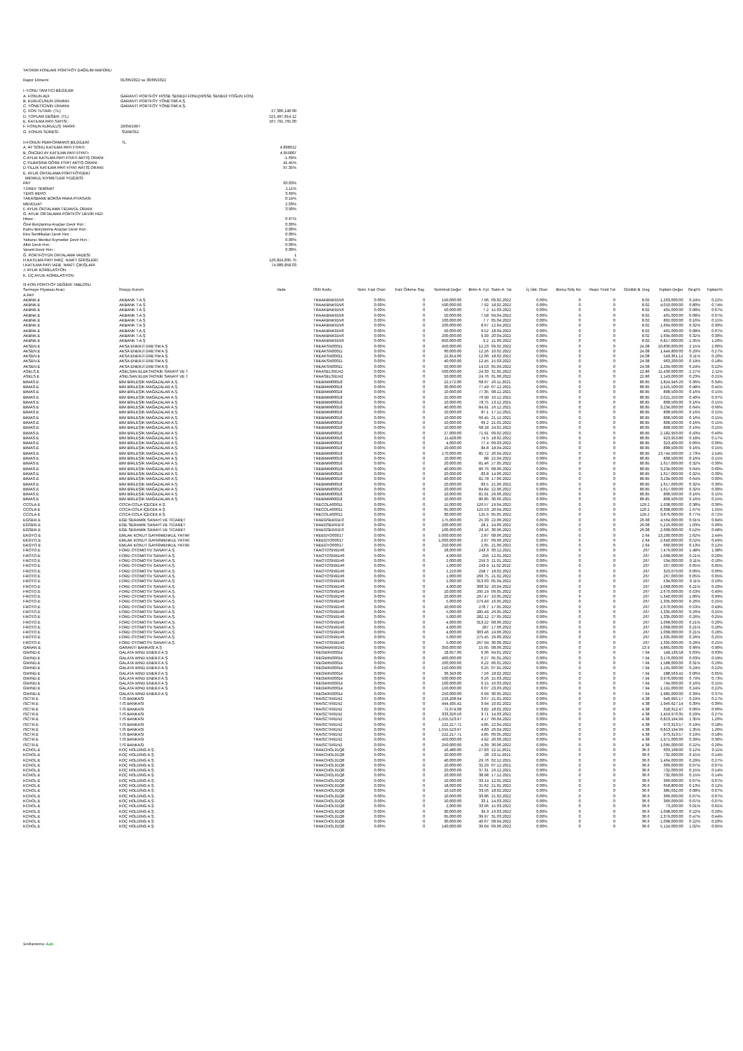YATIRIM FONLARI PORTFÖY DAĞILIM RAPORU
| Rapor Dönemi | 01/06/2022 ve 30/06/2022 | |
| I- FONU TANITICI BİLGİLER | | |
| A. FONUN ADI: | GARANTİ PORTFÖY HİSSE SENEDİ FONU(HİSSE SENEDİ YOĞUN FON) | |
| B. KURUCUNUN ÜNVANI: | GARANTİ PORTFÖY YÖNETİMİ A.Ş. | |
| C. YÖNETİCİNİN ÜNVANI: | GARANTİ PORTFÖY YÖNETİMİ A.Ş. | |
| Ç. FON TUTARI: (TL) | | 27,306,140.60 |
| D. TOPLAM DEĞER: (TL) | | 521,497,814.12 |
| E. KATILMA PAYI SAYISI : | | 107,791,765.00 |
| F. FONUN KURULUŞ TARİHİ: | 29/04/1997 | |
| G. FONUN SÜRESİ: | SÜRESİZ | |
| II-FONUN PERFORMANS BİLGİLERİ | TL | |
| A. AY SONU KATILMA PAYI FİYATI: | | 4.838012 |
| B. ÖNCEKİ AY KATILMA PAYI FİYATI: | | 4.955887 |
| C.AYLIK KATILMA PAYI FİYATI ARTIŞ ORANI: | | -1.69% |
| Ç.YILBAŞINA GÖRE FİYAT ARTIŞ ORANI: | | 41.45% |
| D.YILLIK KATILMA PAYI FİYAT ARTIŞ ORANI: | | 97.35% |
| E. AYLIK ORTALAMA PORTFÖYDEKİ | | |
| MENKUL KIYMETLER YÜZDESİ: | | |
| PAY | | 93.03% |
| TÜREV TEMİNAT | | 1.11% |
| TERS REPO | | 3.69% |
| TAKASBANK BORSA PARA PİYASASI | | 0.14% |
| MEVDUAT | | 2.03% |
| F. AYLIK ORTALAMA TEDAVÜL ORANI: | | 3.90% |
| G. AYLIK ORTALAMA PORTFÖY DEVİR HIZI: | | |
| Hisse : | | 0.67% |
| Özel Borçlanma Araçları Devir Hızı : | | 0.00% |
| Kamu Borçlanma Araçları Devir Hızı : | | 0.00% |
| Kira Sertifikaları Devir Hızı : | | 0.00% |
| Yabancı Menkul Kıymetler Devir Hızı : | | 0.00% |
| Altın Devir Hızı : | | 0.00% |
| Varant Devir Hızı : | | 0.00% |
| Ğ. PORTFÖYÜN ORTALAMA VADESİ: | | 1 |
| H.KATILMA PAYI İHRÇ. NAKİT GİRİŞLERİ: | | 126,824,835.75 |
| I.KATILMA PAYI İADE. NAKİT ÇIKIŞLARI: | | 74,089,858.03 |
| J. AYLIK KORELASYON: | | |
| K. ÜÇ AYLIK KORELASYON: | | |
| III-FON PORTFÖY DEĞERİ TABLOSU | | | | | | | | | | | | | | | |
| Sermaye Piyasası Aracı | İhraççı Kurum | Vade | ISIN Kodu | Nom. Faiz Oran | Faiz Ödeme Say. | Nomimal Değer | Birim A. Fyt | Satın A. Tar. | İç İskt. Oran | Borsa Szlş No | Repo Tmnt Tut | Günlük B. Deg | Toplam Değer | Grup% | Toplam% |
| A.PAY | | | | | | | | | | | | | | | |
| AKBNK.E | AKBANK T.A.Ş | | TRAAKBNK91N6 | 0.00% | 0 | 150,000.00 | 7.96 | 09.02.2022 | 0.00% | 0 | 0 | 8.02 | 1,203,000.00 | 0.24% | 0.22% |
| AKBNK.E | AKBANK T.A.Ş | | TRAAKBNK91N6 | 0.00% | 0 | 500,000.00 | 7.92 | 18.02.2022 | 0.00% | 0 | 0 | 8.02 | 4,010,000.00 | 0.80% | 0.74% |
| AKBNK.E | AKBANK T.A.Ş | | TRAAKBNK91N6 | 0.00% | 0 | 50,000.00 | 7.2 | 15.03.2022 | 0.00% | 0 | 0 | 8.02 | 401,000.00 | 0.08% | 0.07% |
| AKBNK.E | AKBANK T.A.Ş | | TRAAKBNK91N6 | 0.00% | 0 | 50,000.00 | 7.58 | 04.04.2022 | 0.00% | 0 | 0 | 8.02 | 401,000.00 | 0.08% | 0.07% |
| AKBNK.E | AKBANK T.A.Ş | | TRAAKBNK91N6 | 0.00% | 0 | 100,000.00 | 7.7 | 05.04.2022 | 0.00% | 0 | 0 | 8.02 | 802,000.00 | 0.16% | 0.15% |
| AKBNK.E | AKBANK T.A.Ş | | TRAAKBNK91N6 | 0.00% | 0 | 200,000.00 | 8.97 | 12.04.2022 | 0.00% | 0 | 0 | 8.02 | 1,604,000.00 | 0.32% | 0.30% |
| AKBNK.E | AKBANK T.A.Ş | | TRAAKBNK91N6 | 0.00% | 0 | 50,000.00 | 9.52 | 18.04.2022 | 0.00% | 0 | 0 | 8.02 | 401,000.00 | 0.08% | 0.07% |
| AKBNK.E | AKBANK T.A.Ş | | TRAAKBNK91N6 | 0.00% | 0 | 200,000.00 | 9.39 | 20.04.2022 | 0.00% | 0 | 0 | 8.02 | 1,604,000.00 | 0.32% | 0.30% |
| AKBNK.E | AKBANK T.A.Ş | | TRAAKBNK91N6 | 0.00% | 0 | 850,000.00 | 9.2 | 21.06.2022 | 0.00% | 0 | 0 | 8.02 | 6,817,000.00 | 1.35% | 1.26% |
| AKSEN.E | AKSA ENERJİ ÜRETİM A.Ş. | | TREAKSN00011 | 0.00% | 0 | 450,000.00 | 12.23 | 09.02.2022 | 0.00% | 0 | 0 | 24.08 | 10,836,000.00 | 2.15% | 2.00% |
| AKSEN.E | AKSA ENERJİ ÜRETİM A.Ş. | | TREAKSN00011 | 0.00% | 0 | 60,000.00 | 12.26 | 10.02.2022 | 0.00% | 0 | 0 | 24.08 | 1,444,800.00 | 0.29% | 0.27% |
| AKSEN.E | AKSA ENERJİ ÜRETİM A.Ş. | | TREAKSN00011 | 0.00% | 0 | 22,814.00 | 12.66 | 18.02.2022 | 0.00% | 0 | 0 | 24.08 | 549,361.12 | 0.11% | 0.10% |
| AKSEN.E | AKSA ENERJİ ÜRETİM A.Ş. | | TREAKSN00011 | 0.00% | 0 | 40,000.00 | 12.45 | 15.03.2022 | 0.00% | 0 | 0 | 24.08 | 963,200.00 | 0.19% | 0.18% |
| AKSEN.E | AKSA ENERJİ ÜRETİM A.Ş. | | TREAKSN00011 | 0.00% | 0 | 50,000.00 | 14.53 | 05.04.2022 | 0.00% | 0 | 0 | 24.08 | 1,204,000.00 | 0.24% | 0.22% |
| ASELS.E | ASELSAN ELEKTRONİK SANAYİ VE T | | TRAASELS91H2 | 0.00% | 0 | 500,000.00 | 24.33 | 31.05.2022 | 0.00% | 0 | 0 | 22.86 | 11,430,000.00 | 2.27% | 2.11% |
| ASELS.E | ASELSAN ELEKTRONİK SANAYİ VE T | | TRAASELS91H2 | 0.00% | 0 | 50,000.00 | 24.76 | 01.06.2022 | 0.00% | 0 | 0 | 22.86 | 1,143,000.00 | 0.23% | 0.21% |
| BIMAS.E | BİM BİRLEŞİK MAĞAZALAR A.Ş. | | TREBIMM00018 | 0.00% | 0 | 22,572.00 | 68.97 | 26.11.2021 | 0.00% | 0 | 0 | 80.85 | 1,824,946.20 | 0.36% | 0.34% |
| BIMAS.E | BİM BİRLEŞİK MAĞAZALAR A.Ş. | | TREBIMM00018 | 0.00% | 0 | 30,000.00 | 77.49 | 07.12.2021 | 0.00% | 0 | 0 | 80.85 | 2,425,500.00 | 0.48% | 0.45% |
| BIMAS.E | BİM BİRLEŞİK MAĞAZALAR A.Ş. | | TREBIMM00018 | 0.00% | 0 | 10,000.00 | 77.35 | 08.12.2021 | 0.00% | 0 | 0 | 80.85 | 808,500.00 | 0.16% | 0.15% |
| BIMAS.E | BİM BİRLEŞİK MAĞAZALAR A.Ş. | | TREBIMM00018 | 0.00% | 0 | 25,000.00 | 76.99 | 10.12.2021 | 0.00% | 0 | 0 | 80.85 | 2,021,250.00 | 0.40% | 0.37% |
| BIMAS.E | BİM BİRLEŞİK MAĞAZALAR A.Ş. | | TREBIMM00018 | 0.00% | 0 | 10,000.00 | 78.75 | 13.12.2021 | 0.00% | 0 | 0 | 80.85 | 808,500.00 | 0.16% | 0.15% |
| BIMAS.E | BİM BİRLEŞİK MAĞAZALAR A.Ş. | | TREBIMM00018 | 0.00% | 0 | 40,000.00 | 84.91 | 16.12.2021 | 0.00% | 0 | 0 | 80.85 | 3,234,000.00 | 0.64% | 0.60% |
| BIMAS.E | BİM BİRLEŞİK MAĞAZALAR A.Ş. | | TREBIMM00018 | 0.00% | 0 | 10,000.00 | 87.1 | 17.12.2021 | 0.00% | 0 | 0 | 80.85 | 808,500.00 | 0.16% | 0.15% |
| BIMAS.E | BİM BİRLEŞİK MAĞAZALAR A.Ş. | | TREBIMM00018 | 0.00% | 0 | 10,000.00 | 66.45 | 21.12.2021 | 0.00% | 0 | 0 | 80.85 | 808,500.00 | 0.16% | 0.15% |
| BIMAS.E | BİM BİRLEŞİK MAĞAZALAR A.Ş. | | TREBIMM00018 | 0.00% | 0 | 10,000.00 | 69.2 | 21.01.2022 | 0.00% | 0 | 0 | 80.85 | 808,500.00 | 0.16% | 0.15% |
| BIMAS.E | BİM BİRLEŞİK MAĞAZALAR A.Ş. | | TREBIMM00018 | 0.00% | 0 | 10,000.00 | 68.18 | 24.01.2022 | 0.00% | 0 | 0 | 80.85 | 808,500.00 | 0.16% | 0.15% |
| BIMAS.E | BİM BİRLEŞİK MAĞAZALAR A.Ş. | | TREBIMM00018 | 0.00% | 0 | 27,000.00 | 71.91 | 09.02.2022 | 0.00% | 0 | 0 | 80.85 | 2,182,950.00 | 0.43% | 0.40% |
| BIMAS.E | BİM BİRLEŞİK MAĞAZALAR A.Ş. | | TREBIMM00018 | 0.00% | 0 | 11,428.00 | 74.5 | 18.02.2022 | 0.00% | 0 | 0 | 80.85 | 923,953.80 | 0.18% | 0.17% |
| BIMAS.E | BİM BİRLEŞİK MAĞAZALAR A.Ş. | | TREBIMM00018 | 0.00% | 0 | 4,000.00 | 77.4 | 09.03.2022 | 0.00% | 0 | 0 | 80.85 | 323,400.00 | 0.06% | 0.06% |
| BIMAS.E | BİM BİRLEŞİK MAĞAZALAR A.Ş. | | TREBIMM00018 | 0.00% | 0 | 10,000.00 | 84.8 | 18.04.2022 | 0.00% | 0 | 0 | 80.85 | 808,500.00 | 0.16% | 0.15% |
| BIMAS.E | BİM BİRLEŞİK MAĞAZALAR A.Ş. | | TREBIMM00018 | 0.00% | 0 | 170,000.00 | 85.72 | 20.04.2022 | 0.00% | 0 | 0 | 80.85 | 13,744,500.00 | 2.73% | 2.54% |
| BIMAS.E | BİM BİRLEŞİK MAĞAZALAR A.Ş. | | TREBIMM00018 | 0.00% | 0 | 10,000.00 | 88 | 22.04.2022 | 0.00% | 0 | 0 | 80.85 | 808,500.00 | 0.16% | 0.15% |
| BIMAS.E | BİM BİRLEŞİK MAĞAZALAR A.Ş. | | TREBIMM00018 | 0.00% | 0 | 20,000.00 | 81.46 | 27.05.2022 | 0.00% | 0 | 0 | 80.85 | 1,617,000.00 | 0.32% | 0.30% |
| BIMAS.E | BİM BİRLEŞİK MAĞAZALAR A.Ş. | | TREBIMM00018 | 0.00% | 0 | 40,000.00 | 86.76 | 08.06.2022 | 0.00% | 0 | 0 | 80.85 | 3,234,000.00 | 0.64% | 0.60% |
| BIMAS.E | BİM BİRLEŞİK MAĞAZALAR A.Ş. | | TREBIMM00018 | 0.00% | 0 | 20,000.00 | 83.8 | 14.06.2022 | 0.00% | 0 | 0 | 80.85 | 1,617,000.00 | 0.32% | 0.30% |
| BIMAS.E | BİM BİRLEŞİK MAĞAZALAR A.Ş. | | TREBIMM00018 | 0.00% | 0 | 40,000.00 | 81.78 | 17.06.2022 | 0.00% | 0 | 0 | 80.85 | 3,234,000.00 | 0.64% | 0.60% |
| BIMAS.E | BİM BİRLEŞİK MAĞAZALAR A.Ş. | | TREBIMM00018 | 0.00% | 0 | 20,000.00 | 83.5 | 21.06.2022 | 0.00% | 0 | 0 | 80.85 | 1,617,000.00 | 0.32% | 0.30% |
| BIMAS.E | BİM BİRLEŞİK MAĞAZALAR A.Ş. | | TREBIMM00018 | 0.00% | 0 | 20,000.00 | 84.84 | 22.06.2022 | 0.00% | 0 | 0 | 80.85 | 1,617,000.00 | 0.32% | 0.30% |
| BIMAS.E | BİM BİRLEŞİK MAĞAZALAR A.Ş. | | TREBIMM00018 | 0.00% | 0 | 10,000.00 | 81.91 | 29.06.2022 | 0.00% | 0 | 0 | 80.85 | 808,500.00 | 0.16% | 0.15% |
| BIMAS.E | BİM BİRLEŞİK MAĞAZALAR A.Ş. | | TREBIMM00018 | 0.00% | 0 | 10,000.00 | 80.85 | 30.06.2022 | 0.00% | 0 | 0 | 80.85 | 808,500.00 | 0.16% | 0.15% |
| CCOLA.E | COCA-COLA İÇECEK A.Ş. | | TRECOLA00011 | 0.00% | 0 | 15,000.00 | 126.57 | 19.04.2022 | 0.00% | 0 | 0 | 129.2 | 1,938,000.00 | 0.38% | 0.36% |
| CCOLA.E | COCA-COLA İÇECEK A.Ş. | | TRECOLA00011 | 0.00% | 0 | 65,000.00 | 125.53 | 20.04.2022 | 0.00% | 0 | 0 | 129.2 | 8,398,000.00 | 1.67% | 1.55% |
| CCOLA.E | COCA-COLA İÇECEK A.Ş. | | TRECOLA00011 | 0.00% | 0 | 30,000.00 | 125.9 | 05.05.2022 | 0.00% | 0 | 0 | 129.2 | 3,876,000.00 | 0.77% | 0.72% |
| EGSER.E | EGE SERAMİK SANAYİ VE TİCARET | | TRAEGSER91F0 | 0.00% | 0 | 175,000.00 | 25.33 | 22.06.2022 | 0.00% | 0 | 0 | 26.08 | 4,564,000.00 | 0.91% | 0.84% |
| EGSER.E | EGE SERAMİK SANAYİ VE TİCARET | | TRAEGSER91F0 | 0.00% | 0 | 200,000.00 | 28.1 | 24.06.2022 | 0.00% | 0 | 0 | 26.08 | 5,216,000.00 | 1.03% | 0.96% |
| EGSER.E | EGE SERAMİK SANAYİ VE TİCARET | | TRAEGSER91F0 | 0.00% | 0 | 100,000.00 | 26.16 | 30.06.2022 | 0.00% | 0 | 0 | 26.08 | 2,608,000.00 | 0.52% | 0.48% |
| EKGYO.E | EMLAK KONUT GAYRİMENKUL YATIRI | | TREEGYO00017 | 0.00% | 0 | 5,000,000.00 | 2.87 | 08.06.2022 | 0.00% | 0 | 0 | 2.64 | 13,200,000.00 | 2.62% | 2.44% |
| EKGYO.E | EMLAK KONUT GAYRİMENKUL YATIRI | | TREEGYO00017 | 0.00% | 0 | 1,000,000.00 | 2.67 | 09.06.2022 | 0.00% | 0 | 0 | 2.64 | 2,640,000.00 | 0.52% | 0.49% |
| EKGYO.E | EMLAK KONUT GAYRİMENKUL YATIRI | | TREEGYO00017 | 0.00% | 0 | 250,000.00 | 2.65 | 21.06.2022 | 0.00% | 0 | 0 | 2.64 | 660,000.00 | 0.13% | 0.12% |
| FROTO.E | FORD OTOMOTİV SANAYİ A.Ş. | | TRAOTOSN91H6 | 0.00% | 0 | 28,000.00 | 243.3 | 30.12.2021 | 0.00% | 0 | 0 | 267 | 7,476,000.00 | 1.48% | 1.38% |
| FROTO.E | FORD OTOMOTİV SANAYİ A.Ş. | | TRAOTOSN91H6 | 0.00% | 0 | 4,000.00 | 256 | 12.01.2022 | 0.00% | 0 | 0 | 267 | 1,068,000.00 | 0.21% | 0.20% |
| FROTO.E | FORD OTOMOTİV SANAYİ A.Ş. | | TRAOTOSN91H6 | 0.00% | 0 | 2,000.00 | 259.3 | 21.01.2022 | 0.00% | 0 | 0 | 267 | 534,000.00 | 0.11% | 0.10% |
| FROTO.E | FORD OTOMOTİV SANAYİ A.Ş. | | TRAOTOSN91H6 | 0.00% | 0 | 1,000.00 | 243.9 | 11.02.2022 | 0.00% | 0 | 0 | 267 | 267,000.00 | 0.05% | 0.05% |
| FROTO.E | FORD OTOMOTİV SANAYİ A.Ş. | | TRAOTOSN91H6 | 0.00% | 0 | 1,210.00 | 258.7 | 18.02.2022 | 0.00% | 0 | 0 | 267 | 323,070.00 | 0.06% | 0.06% |
| FROTO.E | FORD OTOMOTİV SANAYİ A.Ş. | | TRAOTOSN91H6 | 0.00% | 0 | 1,000.00 | 266.75 | 21.02.2022 | 0.00% | 0 | 0 | 267 | 267,000.00 | 0.05% | 0.05% |
| FROTO.E | FORD OTOMOTİV SANAYİ A.Ş. | | TRAOTOSN91H6 | 0.00% | 0 | 2,000.00 | 313.93 | 05.04.2022 | 0.00% | 0 | 0 | 267 | 534,000.00 | 0.11% | 0.10% |
| FROTO.E | FORD OTOMOTİV SANAYİ A.Ş. | | TRAOTOSN91H6 | 0.00% | 0 | 4,000.00 | 308.32 | 20.04.2022 | 0.00% | 0 | 0 | 267 | 1,068,000.00 | 0.21% | 0.20% |
| FROTO.E | FORD OTOMOTİV SANAYİ A.Ş. | | TRAOTOSN91H6 | 0.00% | 0 | 10,000.00 | 295.19 | 09.05.2022 | 0.00% | 0 | 0 | 267 | 2,670,000.00 | 0.53% | 0.49% |
| FROTO.E | FORD OTOMOTİV SANAYİ A.Ş. | | TRAOTOSN91H6 | 0.00% | 0 | 20,000.00 | 297.47 | 10.05.2022 | 0.00% | 0 | 0 | 267 | 5,340,000.00 | 1.06% | 0.99% |
| FROTO.E | FORD OTOMOTİV SANAYİ A.Ş. | | TRAOTOSN91H6 | 0.00% | 0 | 5,000.00 | 279.49 | 16.05.2022 | 0.00% | 0 | 0 | 267 | 1,335,000.00 | 0.26% | 0.25% |
| FROTO.E | FORD OTOMOTİV SANAYİ A.Ş. | | TRAOTOSN91H6 | 0.00% | 0 | 10,000.00 | 278.7 | 17.05.2022 | 0.00% | 0 | 0 | 267 | 2,670,000.00 | 0.53% | 0.49% |
| FROTO.E | FORD OTOMOTİV SANAYİ A.Ş. | | TRAOTOSN91H6 | 0.00% | 0 | 5,000.00 | 285.49 | 26.05.2022 | 0.00% | 0 | 0 | 267 | 1,335,000.00 | 0.26% | 0.25% |
| FROTO.E | FORD OTOMOTİV SANAYİ A.Ş. | | TRAOTOSN91H6 | 0.00% | 0 | 5,000.00 | 282.12 | 27.05.2022 | 0.00% | 0 | 0 | 267 | 1,335,000.00 | 0.26% | 0.25% |
| FROTO.E | FORD OTOMOTİV SANAYİ A.Ş. | | TRAOTOSN91H6 | 0.00% | 0 | 4,000.00 | 313.22 | 08.06.2022 | 0.00% | 0 | 0 | 267 | 1,068,000.00 | 0.21% | 0.20% |
| FROTO.E | FORD OTOMOTİV SANAYİ A.Ş. | | TRAOTOSN91H6 | 0.00% | 0 | 4,000.00 | 287 | 17.06.2022 | 0.00% | 0 | 0 | 267 | 1,068,000.00 | 0.21% | 0.20% |
| FROTO.E | FORD OTOMOTİV SANAYİ A.Ş. | | TRAOTOSN91H6 | 0.00% | 0 | 4,000.00 | 303.46 | 24.06.2022 | 0.00% | 0 | 0 | 267 | 1,068,000.00 | 0.21% | 0.20% |
| FROTO.E | FORD OTOMOTİV SANAYİ A.Ş. | | TRAOTOSN91H6 | 0.00% | 0 | 5,000.00 | 275.45 | 29.06.2022 | 0.00% | 0 | 0 | 267 | 1,335,000.00 | 0.26% | 0.25% |
| FROTO.E | FORD OTOMOTİV SANAYİ A.Ş. | | TRAOTOSN91H6 | 0.00% | 0 | 5,000.00 | 267.94 | 30.06.2022 | 0.00% | 0 | 0 | 267 | 1,335,000.00 | 0.26% | 0.25% |
| GARAN.E | GARANTİ BANKASI A.Ş | | TRAGARAN91N1 | 0.00% | 0 | 350,000.00 | 15.65 | 08.06.2022 | 0.00% | 0 | 0 | 13.9 | 4,865,000.00 | 0.96% | 0.90% |
| GWIND.E | GALATA WIND ENERJİ A.Ş. | | TREGWIN00014 | 0.00% | 0 | 18,657.00 | 6.36 | 04.01.2022 | 0.00% | 0 | 0 | 7.94 | 148,136.58 | 0.03% | 0.03% |
| GWIND.E | GALATA WIND ENERJİ A.Ş. | | TREGWIN00014 | 0.00% | 0 | 400,000.00 | 6.27 | 05.01.2022 | 0.00% | 0 | 0 | 7.94 | 3,176,000.00 | 0.63% | 0.59% |
| GWIND.E | GALATA WIND ENERJİ A.Ş. | | TREGWIN00014 | 0.00% | 0 | 200,000.00 | 6.22 | 06.01.2022 | 0.00% | 0 | 0 | 7.94 | 1,588,000.00 | 0.31% | 0.29% |
| GWIND.E | GALATA WIND ENERJİ A.Ş. | | TREGWIN00014 | 0.00% | 0 | 150,000.00 | 6.25 | 07.01.2022 | 0.00% | 0 | 0 | 7.94 | 1,191,000.00 | 0.24% | 0.22% |
| GWIND.E | GALATA WIND ENERJİ A.Ş. | | TREGWIN00014 | 0.00% | 0 | 36,343.00 | 7.56 | 18.02.2022 | 0.00% | 0 | 0 | 7.94 | 288,563.42 | 0.06% | 0.05% |
| GWIND.E | GALATA WIND ENERJİ A.Ş. | | TREGWIN00014 | 0.00% | 0 | 500,000.00 | 6.26 | 15.03.2022 | 0.00% | 0 | 0 | 7.94 | 3,970,000.00 | 0.79% | 0.73% |
| GWIND.E | GALATA WIND ENERJİ A.Ş. | | TREGWIN00014 | 0.00% | 0 | 100,000.00 | 6.15 | 16.03.2022 | 0.00% | 0 | 0 | 7.94 | 794,000.00 | 0.16% | 0.15% |
| GWIND.E | GALATA WIND ENERJİ A.Ş. | | TREGWIN00014 | 0.00% | 0 | 150,000.00 | 6.07 | 23.03.2022 | 0.00% | 0 | 0 | 7.94 | 1,191,000.00 | 0.24% | 0.22% |
| GWIND.E | GALATA WIND ENERJİ A.Ş. | | TREGWIN00014 | 0.00% | 0 | 250,000.00 | 6.99 | 30.05.2022 | 0.00% | 0 | 0 | 7.94 | 1,985,000.00 | 0.39% | 0.37% |
| ISCTR.E | T.IS BANKASI | | TRAISCTR91N2 | 0.00% | 0 | 216,208.94 | 3.67 | 21.01.2022 | 0.00% | 0 | 0 | 4.38 | 946,995.17 | 0.19% | 0.17% |
| ISCTR.E | T.IS BANKASI | | TRAISCTR91N2 | 0.00% | 0 | 444,435.42 | 3.94 | 10.02.2022 | 0.00% | 0 | 0 | 4.38 | 1,946,627.14 | 0.39% | 0.36% |
| ISCTR.E | T.IS BANKASI | | TRAISCTR91N2 | 0.00% | 0 | 72,674.08 | 3.82 | 18.02.2022 | 0.00% | 0 | 0 | 4.38 | 318,312.47 | 0.06% | 0.06% |
| ISCTR.E | T.IS BANKASI | | TRAISCTR91N2 | 0.00% | 0 | 333,326.56 | 3.71 | 14.03.2022 | 0.00% | 0 | 0 | 4.38 | 1,459,970.35 | 0.29% | 0.27% |
| ISCTR.E | T.IS BANKASI | | TRAISCTR91N2 | 0.00% | 0 | 1,555,523.97 | 4.17 | 06.04.2022 | 0.00% | 0 | 0 | 4.38 | 6,813,194.99 | 1.35% | 1.26% |
| ISCTR.E | T.IS BANKASI | | TRAISCTR91N2 | 0.00% | 0 | 222,217.71 | 4.85 | 22.04.2022 | 0.00% | 0 | 0 | 4.38 | 973,313.57 | 0.19% | 0.18% |
| ISCTR.E | T.IS BANKASI | | TRAISCTR91N2 | 0.00% | 0 | 1,555,523.97 | 4.83 | 26.04.2022 | 0.00% | 0 | 0 | 4.38 | 6,813,194.99 | 1.35% | 1.26% |
| ISCTR.E | T.IS BANKASI | | TRAISCTR91N2 | 0.00% | 0 | 222,217.71 | 4.85 | 09.05.2022 | 0.00% | 0 | 0 | 4.38 | 973,313.57 | 0.19% | 0.18% |
| ISCTR.E | T.IS BANKASI | | TRAISCTR91N2 | 0.00% | 0 | 450,000.00 | 4.92 | 20.06.2022 | 0.00% | 0 | 0 | 4.38 | 1,971,000.00 | 0.39% | 0.36% |
| ISCTR.E | T.IS BANKASI | | TRAISCTR91N2 | 0.00% | 0 | 250,000.00 | 4.39 | 30.06.2022 | 0.00% | 0 | 0 | 4.38 | 1,095,000.00 | 0.22% | 0.20% |
| KCHOL.E | KOÇ HOLDİNG A.Ş. | | TRAKCHOL91Q8 | 0.00% | 0 | 16,480.00 | 27.83 | 22.11.2021 | 0.00% | 0 | 0 | 36.6 | 603,168.00 | 0.12% | 0.11% |
| KCHOL.E | KOÇ HOLDİNG A.Ş. | | TRAKCHOL91Q8 | 0.00% | 0 | 20,000.00 | 28 | 23.11.2021 | 0.00% | 0 | 0 | 36.6 | 732,000.00 | 0.15% | 0.14% |
| KCHOL.E | KOÇ HOLDİNG A.Ş. | | TRAKCHOL91Q8 | 0.00% | 0 | 40,000.00 | 29.76 | 02.12.2021 | 0.00% | 0 | 0 | 36.6 | 1,464,000.00 | 0.29% | 0.27% |
| KCHOL.E | KOÇ HOLDİNG A.Ş. | | TRAKCHOL91Q8 | 0.00% | 0 | 10,000.00 | 32.29 | 07.12.2021 | 0.00% | 0 | 0 | 36.6 | 366,000.00 | 0.07% | 0.07% |
| KCHOL.E | KOÇ HOLDİNG A.Ş. | | TRAKCHOL91Q8 | 0.00% | 0 | 20,000.00 | 37.31 | 16.12.2021 | 0.00% | 0 | 0 | 36.6 | 732,000.00 | 0.15% | 0.14% |
| KCHOL.E | KOÇ HOLDİNG A.Ş. | | TRAKCHOL91Q8 | 0.00% | 0 | 20,000.00 | 38.98 | 17.12.2021 | 0.00% | 0 | 0 | 36.6 | 732,000.00 | 0.15% | 0.14% |
| KCHOL.E | KOÇ HOLDİNG A.Ş. | | TRAKCHOL91Q8 | 0.00% | 0 | 10,000.00 | 33.14 | 12.01.2022 | 0.00% | 0 | 0 | 36.6 | 366,000.00 | 0.07% | 0.07% |
| KCHOL.E | KOÇ HOLDİNG A.Ş. | | TRAKCHOL91Q8 | 0.00% | 0 | 18,000.00 | 31.62 | 21.01.2022 | 0.00% | 0 | 0 | 36.6 | 658,800.00 | 0.13% | 0.12% |
| KCHOL.E | KOÇ HOLDİNG A.Ş. | | TRAKCHOL91Q8 | 0.00% | 0 | 10,520.00 | 33.56 | 18.02.2022 | 0.00% | 0 | 0 | 36.6 | 385,032.00 | 0.08% | 0.07% |
| KCHOL.E | KOÇ HOLDİNG A.Ş. | | TRAKCHOL91Q8 | 0.00% | 0 | 10,000.00 | 33.86 | 21.02.2022 | 0.00% | 0 | 0 | 36.6 | 366,000.00 | 0.07% | 0.07% |
| KCHOL.E | KOÇ HOLDİNG A.Ş. | | TRAKCHOL91Q8 | 0.00% | 0 | 10,000.00 | 33.1 | 14.03.2022 | 0.00% | 0 | 0 | 36.6 | 366,000.00 | 0.07% | 0.07% |
| KCHOL.E | KOÇ HOLDİNG A.Ş. | | TRAKCHOL91Q8 | 0.00% | 0 | 2,000.00 | 33.96 | 15.03.2022 | 0.00% | 0 | 0 | 36.6 | 73,200.00 | 0.01% | 0.01% |
| KCHOL.E | KOÇ HOLDİNG A.Ş. | | TRAKCHOL91Q8 | 0.00% | 0 | 30,000.00 | 34.3 | 16.03.2022 | 0.00% | 0 | 0 | 36.6 | 1,098,000.00 | 0.22% | 0.20% |
| KCHOL.E | KOÇ HOLDİNG A.Ş. | | TRAKCHOL91Q8 | 0.00% | 0 | 65,000.00 | 39.97 | 31.03.2022 | 0.00% | 0 | 0 | 36.6 | 2,379,000.00 | 0.47% | 0.44% |
| KCHOL.E | KOÇ HOLDİNG A.Ş. | | TRAKCHOL91Q8 | 0.00% | 0 | 30,000.00 | 40.67 | 08.04.2022 | 0.00% | 0 | 0 | 36.6 | 1,098,000.00 | 0.22% | 0.20% |
| KCHOL.E | KOÇ HOLDİNG A.Ş. | | TRAKCHOL91Q8 | 0.00% | 0 | 140,000.00 | 39.04 | 09.06.2022 | 0.00% | 0 | 0 | 36.6 | 5,124,000.00 | 1.02% | 0.95% |
Sınıflandırma: Açık